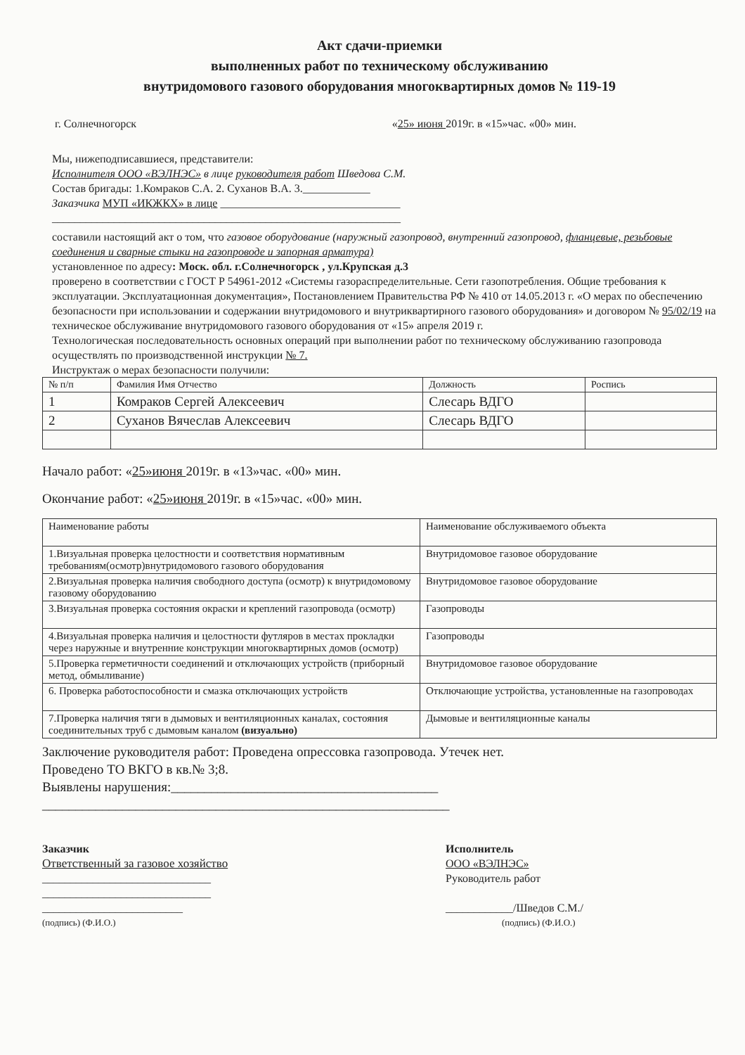Акт сдачи-приемки
выполненных работ по техническому обслуживанию
внутридомового газового оборудования многоквартирных домов № 119-19
г. Солнечногорск «25» июня 2019г. в «15»час. «00» мин.
Мы, нижеподписавшиеся, представители:
Исполнителя ООО «ВЭЛНЭС» в лице руководителя работ Шведова С.М.
Состав бригады: 1.Комраков С.А. 2. Суханов В.А. 3.____________
Заказчика МУП «ИКЖКХ» в лице ________________________________
______________________________________________________________
составили настоящий акт о том, что газовое оборудование (наружный газопровод, внутренний газопровод, фланцевые, резьбовые соединения и сварные стыки на газопроводе и запорная арматура)
установленное по адресу: Моск. обл. г.Солнечногорск , ул.Крупская д.3
проверено в соответствии с ГОСТ Р 54961-2012 «Системы газораспределительные. Сети газопотребления. Общие требования к эксплуатации. Эксплуатационная документация», Постановлением Правительства РФ № 410 от 14.05.2013 г. «О мерах по обеспечению безопасности при использовании и содержании внутридомового и внутриквартирного газового оборудования» и договором № 95/02/19 на техническое обслуживание внутридомового газового оборудования от «15» апреля 2019 г.
Технологическая последовательность основных операций при выполнении работ по техническому обслуживанию газопровода осуществлять по производственной инструкции № 7.
Инструктаж о мерах безопасности получили:
| № п/п | Фамилия Имя Отчество | Должность | Роспись |
| 1 | Комраков Сергей Алексеевич | Слесарь ВДГО | |
| 2 | Суханов Вячеслав Алексеевич | Слесарь ВДГО | |
Начало работ: «25»июня 2019г. в «13»час. «00» мин.
Окончание работ: «25»июня 2019г. в «15»час. «00» мин.
| Наименование работы | Наименование обслуживаемого объекта |
| --- | --- |
| 1.Визуальная проверка целостности и соответствия нормативным требованиям(осмотр)внутридомового газового оборудования | Внутридомовое газовое оборудование |
| 2.Визуальная проверка наличия свободного доступа (осмотр) к внутридомовому газовому оборудованию | Внутридомовое газовое оборудование |
| 3.Визуальная проверка состояния окраски и креплений газопровода (осмотр) | Газопроводы |
| 4.Визуальная проверка наличия и целостности футляров в местах прокладки через наружные и внутренние конструкции многоквартирных домов (осмотр) | Газопроводы |
| 5.Проверка герметичности соединений и отключающих устройств (приборный метод, обмыливание) | Внутридомовое газовое оборудование |
| 6. Проверка работоспособности и смазка отключающих устройств | Отключающие устройства, установленные на газопроводах |
| 7.Проверка наличия тяги в дымовых и вентиляционных каналах, состояния соединительных труб с дымовым каналом (визуально) | Дымовые и вентиляционные каналы |
Заключение руководителя работ: Проведена опрессовка газопровода. Утечек нет.
Проведено ТО ВКГО в кв.№ 3;8.
Выявлены нарушения:________________________________________
_____________________________________________________________
Заказчик
Ответственный за газовое хозяйство
______________________________
______________________________
_________________________
(подпись) (Ф.И.О.)
Исполнитель
ООО «ВЭЛНЭС»
Руководитель работ
____________/Шведов С.М./
(подпись) (Ф.И.О.)